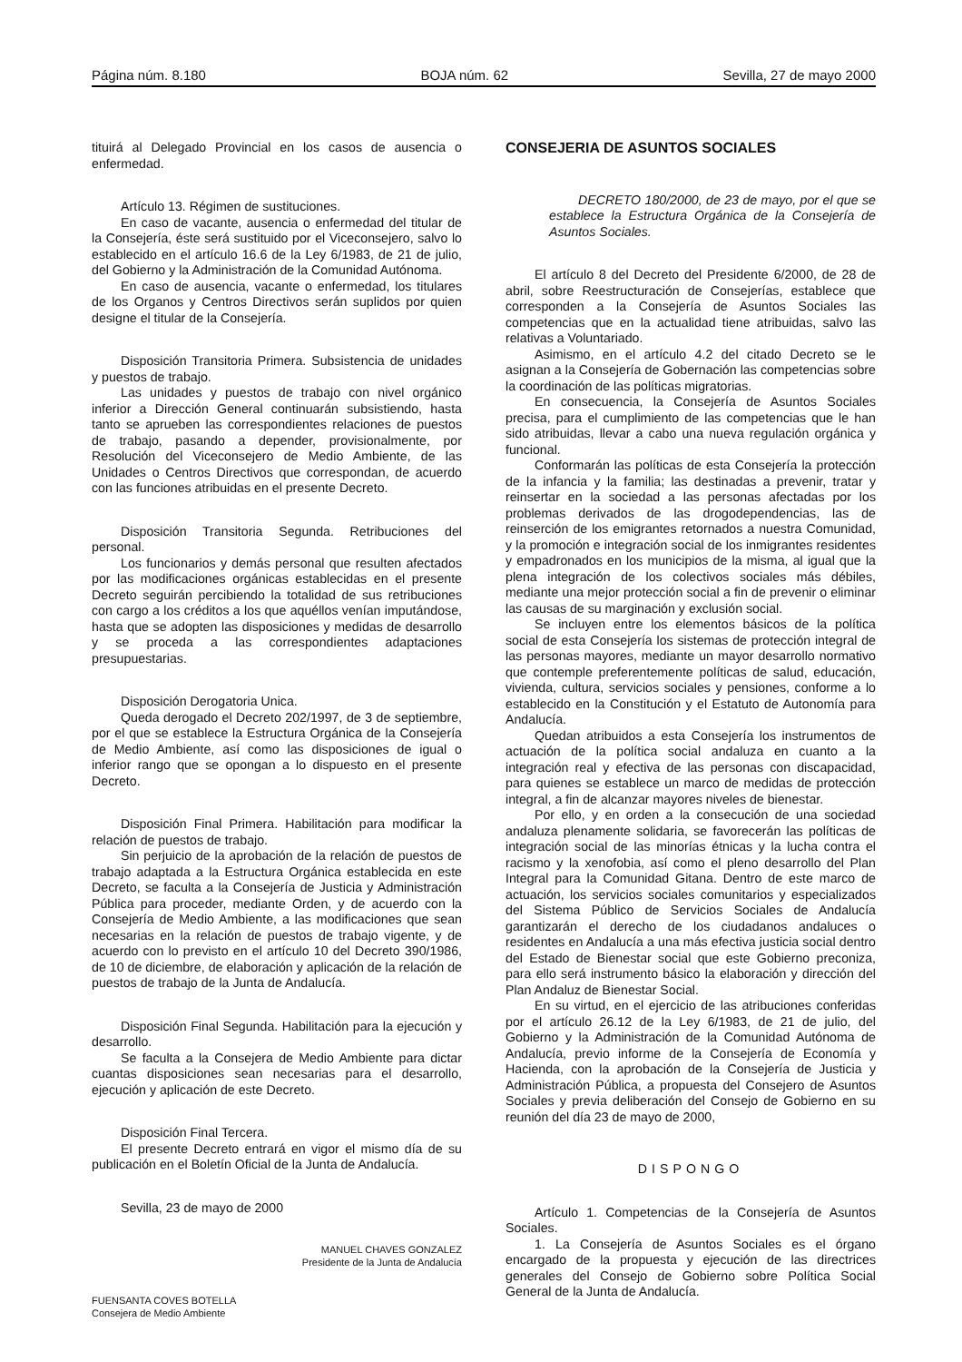Página núm. 8.180 BOJA núm. 62 Sevilla, 27 de mayo 2000
tituirá al Delegado Provincial en los casos de ausencia o enfermedad.
Artículo 13. Régimen de sustituciones.
En caso de vacante, ausencia o enfermedad del titular de la Consejería, éste será sustituido por el Viceconsejero, salvo lo establecido en el artículo 16.6 de la Ley 6/1983, de 21 de julio, del Gobierno y la Administración de la Comunidad Autónoma.
En caso de ausencia, vacante o enfermedad, los titulares de los Organos y Centros Directivos serán suplidos por quien designe el titular de la Consejería.
Disposición Transitoria Primera. Subsistencia de unidades y puestos de trabajo.
Las unidades y puestos de trabajo con nivel orgánico inferior a Dirección General continuarán subsistiendo, hasta tanto se aprueben las correspondientes relaciones de puestos de trabajo, pasando a depender, provisionalmente, por Resolución del Viceconsejero de Medio Ambiente, de las Unidades o Centros Directivos que correspondan, de acuerdo con las funciones atribuidas en el presente Decreto.
Disposición Transitoria Segunda. Retribuciones del personal.
Los funcionarios y demás personal que resulten afectados por las modificaciones orgánicas establecidas en el presente Decreto seguirán percibiendo la totalidad de sus retribuciones con cargo a los créditos a los que aquéllos venían imputándose, hasta que se adopten las disposiciones y medidas de desarrollo y se proceda a las correspondientes adaptaciones presupuestarias.
Disposición Derogatoria Unica.
Queda derogado el Decreto 202/1997, de 3 de septiembre, por el que se establece la Estructura Orgánica de la Consejería de Medio Ambiente, así como las disposiciones de igual o inferior rango que se opongan a lo dispuesto en el presente Decreto.
Disposición Final Primera. Habilitación para modificar la relación de puestos de trabajo.
Sin perjuicio de la aprobación de la relación de puestos de trabajo adaptada a la Estructura Orgánica establecida en este Decreto, se faculta a la Consejería de Justicia y Administración Pública para proceder, mediante Orden, y de acuerdo con la Consejería de Medio Ambiente, a las modificaciones que sean necesarias en la relación de puestos de trabajo vigente, y de acuerdo con lo previsto en el artículo 10 del Decreto 390/1986, de 10 de diciembre, de elaboración y aplicación de la relación de puestos de trabajo de la Junta de Andalucía.
Disposición Final Segunda. Habilitación para la ejecución y desarrollo.
Se faculta a la Consejera de Medio Ambiente para dictar cuantas disposiciones sean necesarias para el desarrollo, ejecución y aplicación de este Decreto.
Disposición Final Tercera.
El presente Decreto entrará en vigor el mismo día de su publicación en el Boletín Oficial de la Junta de Andalucía.
Sevilla, 23 de mayo de 2000
MANUEL CHAVES GONZALEZ
Presidente de la Junta de Andalucía
FUENSANTA COVES BOTELLA
Consejera de Medio Ambiente
CONSEJERIA DE ASUNTOS SOCIALES
DECRETO 180/2000, de 23 de mayo, por el que se establece la Estructura Orgánica de la Consejería de Asuntos Sociales.
El artículo 8 del Decreto del Presidente 6/2000, de 28 de abril, sobre Reestructuración de Consejerías, establece que corresponden a la Consejería de Asuntos Sociales las competencias que en la actualidad tiene atribuidas, salvo las relativas a Voluntariado.
Asimismo, en el artículo 4.2 del citado Decreto se le asignan a la Consejería de Gobernación las competencias sobre la coordinación de las políticas migratorias.
En consecuencia, la Consejería de Asuntos Sociales precisa, para el cumplimiento de las competencias que le han sido atribuidas, llevar a cabo una nueva regulación orgánica y funcional.
Conformarán las políticas de esta Consejería la protección de la infancia y la familia; las destinadas a prevenir, tratar y reinsertar en la sociedad a las personas afectadas por los problemas derivados de las drogodependencias, las de reinserción de los emigrantes retornados a nuestra Comunidad, y la promoción e integración social de los inmigrantes residentes y empadronados en los municipios de la misma, al igual que la plena integración de los colectivos sociales más débiles, mediante una mejor protección social a fin de prevenir o eliminar las causas de su marginación y exclusión social.
Se incluyen entre los elementos básicos de la política social de esta Consejería los sistemas de protección integral de las personas mayores, mediante un mayor desarrollo normativo que contemple preferentemente políticas de salud, educación, vivienda, cultura, servicios sociales y pensiones, conforme a lo establecido en la Constitución y el Estatuto de Autonomía para Andalucía.
Quedan atribuidos a esta Consejería los instrumentos de actuación de la política social andaluza en cuanto a la integración real y efectiva de las personas con discapacidad, para quienes se establece un marco de medidas de protección integral, a fin de alcanzar mayores niveles de bienestar.
Por ello, y en orden a la consecución de una sociedad andaluza plenamente solidaria, se favorecerán las políticas de integración social de las minorías étnicas y la lucha contra el racismo y la xenofobia, así como el pleno desarrollo del Plan Integral para la Comunidad Gitana. Dentro de este marco de actuación, los servicios sociales comunitarios y especializados del Sistema Público de Servicios Sociales de Andalucía garantizarán el derecho de los ciudadanos andaluces o residentes en Andalucía a una más efectiva justicia social dentro del Estado de Bienestar social que este Gobierno preconiza, para ello será instrumento básico la elaboración y dirección del Plan Andaluz de Bienestar Social.
En su virtud, en el ejercicio de las atribuciones conferidas por el artículo 26.12 de la Ley 6/1983, de 21 de julio, del Gobierno y la Administración de la Comunidad Autónoma de Andalucía, previo informe de la Consejería de Economía y Hacienda, con la aprobación de la Consejería de Justicia y Administración Pública, a propuesta del Consejero de Asuntos Sociales y previa deliberación del Consejo de Gobierno en su reunión del día 23 de mayo de 2000,
DISPONGO
Artículo 1. Competencias de la Consejería de Asuntos Sociales.
1. La Consejería de Asuntos Sociales es el órgano encargado de la propuesta y ejecución de las directrices generales del Consejo de Gobierno sobre Política Social General de la Junta de Andalucía.